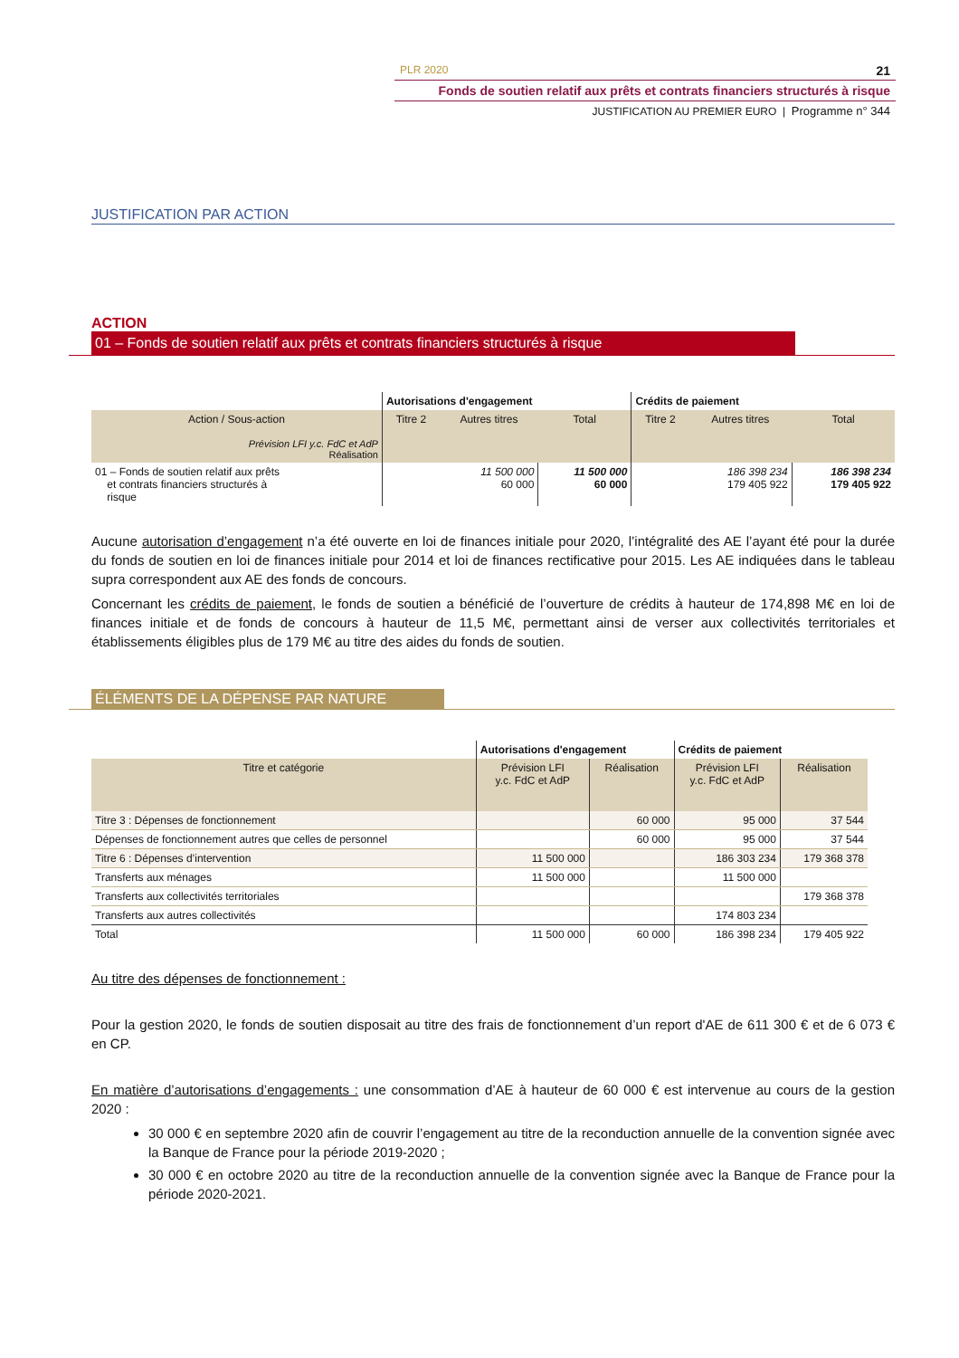PLR 2020 21
Fonds de soutien relatif aux prêts et contrats financiers structurés à risque
JUSTIFICATION AU PREMIER EURO | Programme n° 344
JUSTIFICATION PAR ACTION
ACTION
01 – Fonds de soutien relatif aux prêts et contrats financiers structurés à risque
| | Autorisations d'engagement | | | Crédits de paiement | | |
| Action / Sous-action Prévision LFI y.c. FdC et AdP Réalisation | Titre 2 | Autres titres | Total | Titre 2 | Autres titres | Total |
| 01 – Fonds de soutien relatif aux prêts et contrats financiers structurés à risque | | 11 500 000 60 000 | 11 500 000 60 000 | | 186 398 234 179 405 922 | 186 398 234 179 405 922 |
Aucune autorisation d’engagement n’a été ouverte en loi de finances initiale pour 2020, l’intégralité des AE l’ayant été pour la durée du fonds de soutien en loi de finances initiale pour 2014 et loi de finances rectificative pour 2015. Les AE indiquées dans le tableau supra correspondent aux AE des fonds de concours.
Concernant les crédits de paiement, le fonds de soutien a bénéficié de l’ouverture de crédits à hauteur de 174,898 M€ en loi de finances initiale et de fonds de concours à hauteur de 11,5 M€, permettant ainsi de verser aux collectivités territoriales et établissements éligibles plus de 179 M€ au titre des aides du fonds de soutien.
ÉLÉMENTS DE LA DÉPENSE PAR NATURE
| | Autorisations d'engagement | | Crédits de paiement | |
| Titre et catégorie | Prévision LFI y.c. FdC et AdP | Réalisation | Prévision LFI y.c. FdC et AdP | Réalisation |
| Titre 3 : Dépenses de fonctionnement | | 60 000 | 95 000 | 37 544 |
| Dépenses de fonctionnement autres que celles de personnel | | 60 000 | 95 000 | 37 544 |
| Titre 6 : Dépenses d’intervention | 11 500 000 | | 186 303 234 | 179 368 378 |
| Transferts aux ménages | 11 500 000 | | 11 500 000 | |
| Transferts aux collectivités territoriales | | | | 179 368 378 |
| Transferts aux autres collectivités | | | 174 803 234 | |
| Total | 11 500 000 | 60 000 | 186 398 234 | 179 405 922 |
Au titre des dépenses de fonctionnement :
Pour la gestion 2020, le fonds de soutien disposait au titre des frais de fonctionnement d’un report d'AE de 611 300 € et de 6 073 € en CP.
En matière d’autorisations d’engagements : une consommation d’AE à hauteur de 60 000 € est intervenue au cours de la gestion 2020 :
30 000 € en septembre 2020 afin de couvrir l’engagement au titre de la reconduction annuelle de la convention signée avec la Banque de France pour la période 2019-2020 ;
30 000 € en octobre 2020 au titre de la reconduction annuelle de la convention signée avec la Banque de France pour la période 2020-2021.